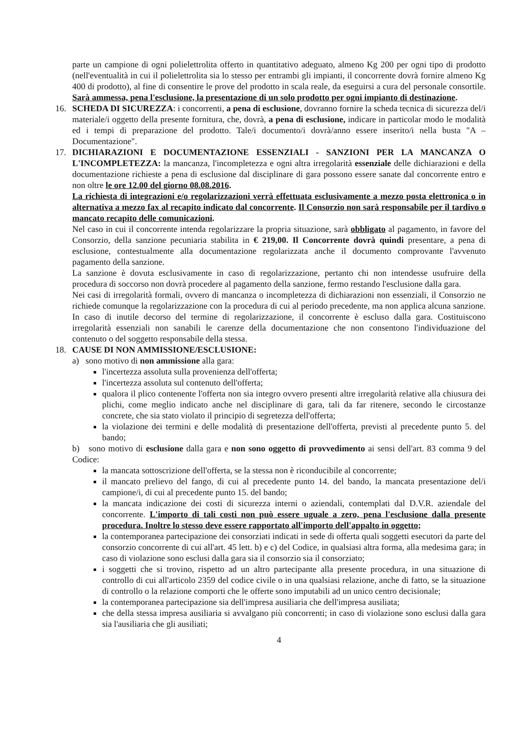parte un campione di ogni polielettrolita offerto in quantitativo adeguato, almeno Kg 200 per ogni tipo di prodotto (nell'eventualità in cui il polielettrolita sia lo stesso per entrambi gli impianti, il concorrente dovrà fornire almeno Kg 400 di prodotto), al fine di consentire le prove del prodotto in scala reale, da eseguirsi a cura del personale consortile. Sarà ammessa, pena l'esclusione, la presentazione di un solo prodotto per ogni impianto di destinazione.
16. SCHEDA DI SICUREZZA: i concorrenti, a pena di esclusione, dovranno fornire la scheda tecnica di sicurezza del/i materiale/i oggetto della presente fornitura, che, dovrà, a pena di esclusione, indicare in particolar modo le modalità ed i tempi di preparazione del prodotto. Tale/i documento/i dovrà/anno essere inserito/i nella busta "A – Documentazione".
17. DICHIARAZIONI E DOCUMENTAZIONE ESSENZIALI - SANZIONI PER LA MANCANZA O L'INCOMPLETEZZA: la mancanza, l'incompletezza e ogni altra irregolarità essenziale delle dichiarazioni e della documentazione richieste a pena di esclusione dal disciplinare di gara possono essere sanate dal concorrente entro e non oltre le ore 12.00 del giorno 08.08.2016.
La richiesta di integrazioni e/o regolarizzazioni verrà effettuata esclusivamente a mezzo posta elettronica o in alternativa a mezzo fax al recapito indicato dal concorrente. Il Consorzio non sarà responsabile per il tardivo o mancato recapito delle comunicazioni.
Nel caso in cui il concorrente intenda regolarizzare la propria situazione, sarà obbligato al pagamento, in favore del Consorzio, della sanzione pecuniaria stabilita in € 219,00. Il Concorrente dovrà quindi presentare, a pena di esclusione, contestualmente alla documentazione regolarizzata anche il documento comprovante l'avvenuto pagamento della sanzione.
La sanzione è dovuta esclusivamente in caso di regolarizzazione, pertanto chi non intendesse usufruire della procedura di soccorso non dovrà procedere al pagamento della sanzione, fermo restando l'esclusione dalla gara.
Nei casi di irregolarità formali, ovvero di mancanza o incompletezza di dichiarazioni non essenziali, il Consorzio ne richiede comunque la regolarizzazione con la procedura di cui al periodo precedente, ma non applica alcuna sanzione. In caso di inutile decorso del termine di regolarizzazione, il concorrente è escluso dalla gara. Costituiscono irregolarità essenziali non sanabili le carenze della documentazione che non consentono l'individuazione del contenuto o del soggetto responsabile della stessa.
18. CAUSE DI NON AMMISSIONE/ESCLUSIONE:
a) sono motivo di non ammissione alla gara:
l'incertezza assoluta sulla provenienza dell'offerta;
l'incertezza assoluta sul contenuto dell'offerta;
qualora il plico contenente l'offerta non sia integro ovvero presenti altre irregolarità relative alla chiusura dei plichi, come meglio indicato anche nel disciplinare di gara, tali da far ritenere, secondo le circostanze concrete, che sia stato violato il principio di segretezza dell'offerta;
la violazione dei termini e delle modalità di presentazione dell'offerta, previsti al precedente punto 5. del bando;
b) sono motivo di esclusione dalla gara e non sono oggetto di provvedimento ai sensi dell'art. 83 comma 9 del Codice:
la mancata sottoscrizione dell'offerta, se la stessa non è riconducibile al concorrente;
il mancato prelievo del fango, di cui al precedente punto 14. del bando, la mancata presentazione del/i campione/i, di cui al precedente punto 15. del bando;
la mancata indicazione dei costi di sicurezza interni o aziendali, contemplati dal D.V.R. aziendale del concorrente. L'importo di tali costi non può essere uguale a zero, pena l'esclusione dalla presente procedura. Inoltre lo stesso deve essere rapportato all'importo dell'appalto in oggetto;
la contemporanea partecipazione dei consorziati indicati in sede di offerta quali soggetti esecutori da parte del consorzio concorrente di cui all'art. 45 lett. b) e c) del Codice, in qualsiasi altra forma, alla medesima gara; in caso di violazione sono esclusi dalla gara sia il consorzio sia il consorziato;
i soggetti che si trovino, rispetto ad un altro partecipante alla presente procedura, in una situazione di controllo di cui all'articolo 2359 del codice civile o in una qualsiasi relazione, anche di fatto, se la situazione di controllo o la relazione comporti che le offerte sono imputabili ad un unico centro decisionale;
la contemporanea partecipazione sia dell'impresa ausiliaria che dell'impresa ausiliata;
che della stessa impresa ausiliaria si avvalgano più concorrenti; in caso di violazione sono esclusi dalla gara sia l'ausiliaria che gli ausiliati;
4